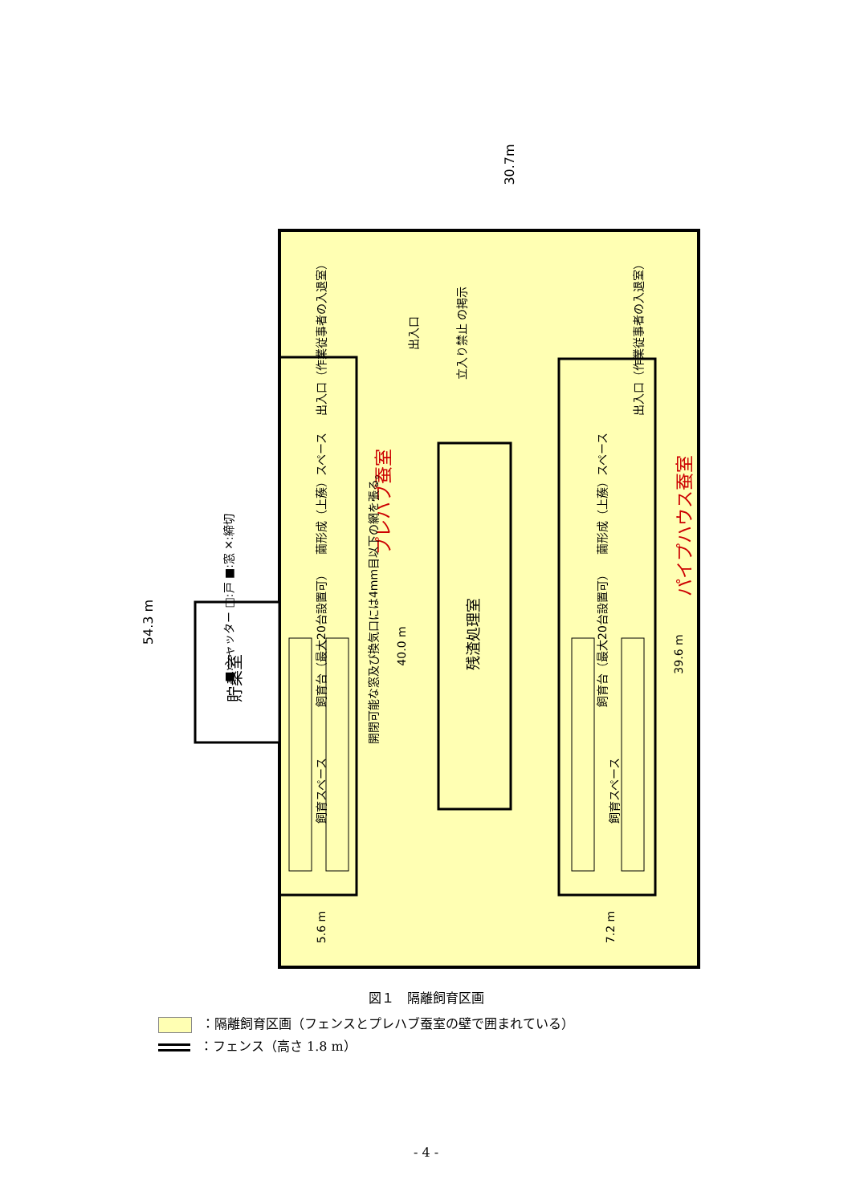30.7m
54.3 m
貯桑室
出入口
立入り禁止 の掲示
出入口（作業従事者の入退室）
出入口（作業従事者の入退室）
プレハブ蚕室
パイプハウス蚕室
繭形成（上蔟）スペース
繭形成（上蔟）スペース
飼育台（最大20台設置可）
飼育台（最大20台設置可）
飼育スペース
飼育スペース
開閉可能な窓及び換気口には4mm目以下の網を張る。
40.0 m
残渣処理室
39.6 m
5.6 m
7.2 m
■:シャッター □:戸 ■:窓 ✕:締切
図１　隔離飼育区画
：隔離飼育区画（フェンスとプレハブ蚕室の壁で囲まれている）
：フェンス（高さ 1.8 m）
- 4 -